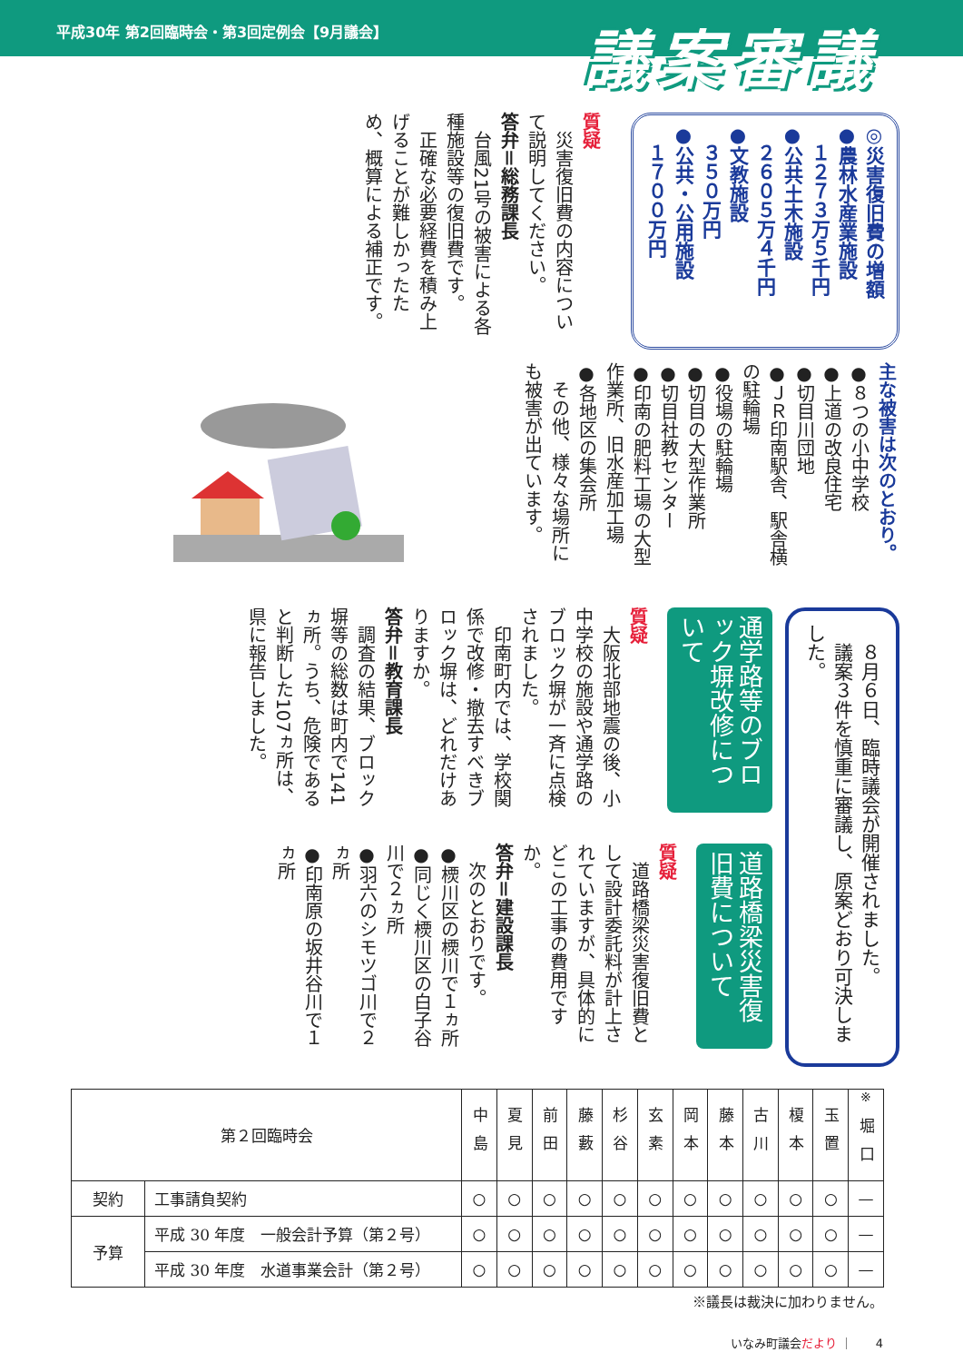平成30年 第2回臨時会・第3回定例会【9月議会】
議案審議
◎災害復旧費の増額
●農林水産業施設
　１２７３万５千円
●公共土木施設
　２６０５万４千円
●文教施設
　３５０万円
●公共・公用施設
　１７００万円
質疑
　災害復旧費の内容について説明してください。
答弁＝総務課長
　台風21号の被害による各種施設等の復旧費です。
　正確な必要経費を積み上げることが難しかったため、概算による補正です。
主な被害は次のとおり。
●８つの小中学校
●上道の改良住宅
●切目川団地
●ＪＲ印南駅舎、駅舎横の駐輪場
●役場の駐輪場
●切目の大型作業所
●切目社教センター
●印南の肥料工場の大型作業所、旧水産加工場
●各地区の集会所
　その他、様々な場所にも被害が出ています。
　８月６日、臨時議会が開催されました。
　議案３件を慎重に審議し、原案どおり可決しました。
通学路等のブロック塀改修について
質疑
　大阪北部地震の後、小中学校の施設や通学路のブロック塀が一斉に点検されました。
　印南町内では、学校関係で改修・撤去すべきブロック塀は、どれだけありますか。
答弁＝教育課長
　調査の結果、ブロック塀等の総数は町内で141ヵ所。うち、危険であると判断した107ヵ所は、県に報告しました。
道路橋梁災害復旧費について
質疑
　道路橋梁災害復旧費として設計委託料が計上されていますが、具体的にどこの工事の費用ですか。
答弁＝建設課長
　次のとおりです。
●樮川区の樮川で１ヵ所
●同じく樮川区の白子谷川で２ヵ所
●羽六のシモツゴ川で２ヵ所
●印南原の坂井谷川で１ヵ所
| 第２回臨時会 | | 中島 | 夏見 | 前田 | 藤藪 | 杉谷 | 玄素 | 岡本 | 藤本 | 古川 | 榎本 | 玉置 | <sup>※</sup> 堀口 |
| --- | --- | --- | --- | --- | --- | --- | --- | --- | --- | --- | --- | --- | --- |
| 契約 | 工事請負契約 | ○ | ○ | ○ | ○ | ○ | ○ | ○ | ○ | ○ | ○ | ○ | — |
| 予算 | 平成 30 年度 一般会計予算（第２号） | ○ | ○ | ○ | ○ | ○ | ○ | ○ | ○ | ○ | ○ | ○ | — |
| | 平成 30 年度 水道事業会計（第２号） | ○ | ○ | ○ | ○ | ○ | ○ | ○ | ○ | ○ | ○ | ○ | — |
※議長は裁決に加わりません。
いなみ町議会だより ｜　　4